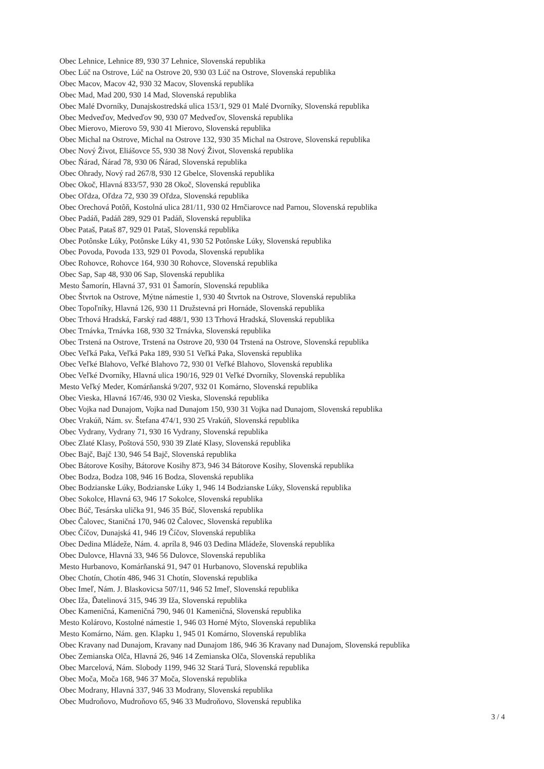Obec Lehnice, Lehnice 89, 930 37 Lehnice, Slovenská republika
Obec Lúč na Ostrove, Lúč na Ostrove 20, 930 03 Lúč na Ostrove, Slovenská republika
Obec Macov, Macov 42, 930 32 Macov, Slovenská republika
Obec Mad, Mad 200, 930 14 Mad, Slovenská republika
Obec Malé Dvorníky, Dunajskostredská ulica 153/1, 929 01 Malé Dvorníky, Slovenská republika
Obec Medveďov, Medveďov 90, 930 07 Medveďov, Slovenská republika
Obec Mierovo, Mierovo 59, 930 41 Mierovo, Slovenská republika
Obec Michal na Ostrove, Michal na Ostrove 132, 930 35 Michal na Ostrove, Slovenská republika
Obec Nový Život, Eliášovce 55, 930 38 Nový Život, Slovenská republika
Obec Ňárad, Ňárad 78, 930 06 Ňárad, Slovenská republika
Obec Ohrady, Nový rad 267/8, 930 12 Gbelce, Slovenská republika
Obec Okoč, Hlavná 833/57, 930 28 Okoč, Slovenská republika
Obec Oľdza, Oľdza 72, 930 39 Oľdza, Slovenská republika
Obec Orechová Potôň, Kostolná ulica 281/11, 930 02 Hrnčiarovce nad Parnou, Slovenská republika
Obec Padáň, Padáň 289, 929 01 Padáň, Slovenská republika
Obec Pataš, Pataš 87, 929 01 Pataš, Slovenská republika
Obec Potônske Lúky, Potônske Lúky 41, 930 52 Potônske Lúky, Slovenská republika
Obec Povoda, Povoda 133, 929 01 Povoda, Slovenská republika
Obec Rohovce, Rohovce 164, 930 30 Rohovce, Slovenská republika
Obec Sap, Sap 48, 930 06 Sap, Slovenská republika
Mesto Šamorín, Hlavná 37, 931 01 Šamorín, Slovenská republika
Obec Štvrtok na Ostrove, Mýtne námestie 1, 930 40 Štvrtok na Ostrove, Slovenská republika
Obec Topoľníky, Hlavná 126, 930 11 Družstevná pri Hornáde, Slovenská republika
Obec Trhová Hradská, Farský rad 488/1, 930 13 Trhová Hradská, Slovenská republika
Obec Trnávka, Trnávka 168, 930 32 Trnávka, Slovenská republika
Obec Trstená na Ostrove, Trstená na Ostrove 20, 930 04 Trstená na Ostrove, Slovenská republika
Obec Veľká Paka, Veľká Paka 189, 930 51 Veľká Paka, Slovenská republika
Obec Veľké Blahovo, Veľké Blahovo 72, 930 01 Veľké Blahovo, Slovenská republika
Obec Veľké Dvorníky, Hlavná ulica 190/16, 929 01 Veľké Dvorníky, Slovenská republika
Mesto Veľký Meder, Komárňanská 9/207, 932 01 Komárno, Slovenská republika
Obec Vieska, Hlavná 167/46, 930 02 Vieska, Slovenská republika
Obec Vojka nad Dunajom, Vojka nad Dunajom 150, 930 31 Vojka nad Dunajom, Slovenská republika
Obec Vrakúň, Nám. sv. Štefana 474/1, 930 25 Vrakúň, Slovenská republika
Obec Vydrany, Vydrany 71, 930 16 Vydrany, Slovenská republika
Obec Zlaté Klasy, Poštová 550, 930 39 Zlaté Klasy, Slovenská republika
Obec Bajč, Bajč 130, 946 54 Bajč, Slovenská republika
Obec Bátorove Kosihy, Bátorove Kosihy 873, 946 34 Bátorove Kosihy, Slovenská republika
Obec Bodza, Bodza 108, 946 16 Bodza, Slovenská republika
Obec Bodzianske Lúky, Bodzianske Lúky 1, 946 14 Bodzianske Lúky, Slovenská republika
Obec Sokolce, Hlavná 63, 946 17 Sokolce, Slovenská republika
Obec Búč, Tesárska ulička 91, 946 35 Búč, Slovenská republika
Obec Čalovec, Staničná 170, 946 02 Čalovec, Slovenská republika
Obec Číčov, Dunajská 41, 946 19 Číčov, Slovenská republika
Obec Dedina Mládeže, Nám. 4. apríla 8, 946 03 Dedina Mládeže, Slovenská republika
Obec Dulovce, Hlavná 33, 946 56 Dulovce, Slovenská republika
Mesto Hurbanovo, Komárňanská 91, 947 01 Hurbanovo, Slovenská republika
Obec Chotín, Chotín 486, 946 31 Chotín, Slovenská republika
Obec Imeľ, Nám. J. Blaskovicsa 507/11, 946 52 Imeľ, Slovenská republika
Obec Iža, Ďatelinová 315, 946 39 Iža, Slovenská republika
Obec Kameničná, Kameničná 790, 946 01 Kameničná, Slovenská republika
Mesto Kolárovo, Kostolné námestie 1, 946 03 Horné Mýto, Slovenská republika
Mesto Komárno, Nám. gen. Klapku 1, 945 01 Komárno, Slovenská republika
Obec Kravany nad Dunajom, Kravany nad Dunajom 186, 946 36 Kravany nad Dunajom, Slovenská republika
Obec Zemianska Olča, Hlavná 26, 946 14 Zemianska Olča, Slovenská republika
Obec Marcelová, Nám. Slobody 1199, 946 32 Stará Turá, Slovenská republika
Obec Moča, Moča 168, 946 37 Moča, Slovenská republika
Obec Modrany, Hlavná 337, 946 33 Modrany, Slovenská republika
Obec Mudroňovo, Mudroňovo 65, 946 33 Mudroňovo, Slovenská republika
3 / 4